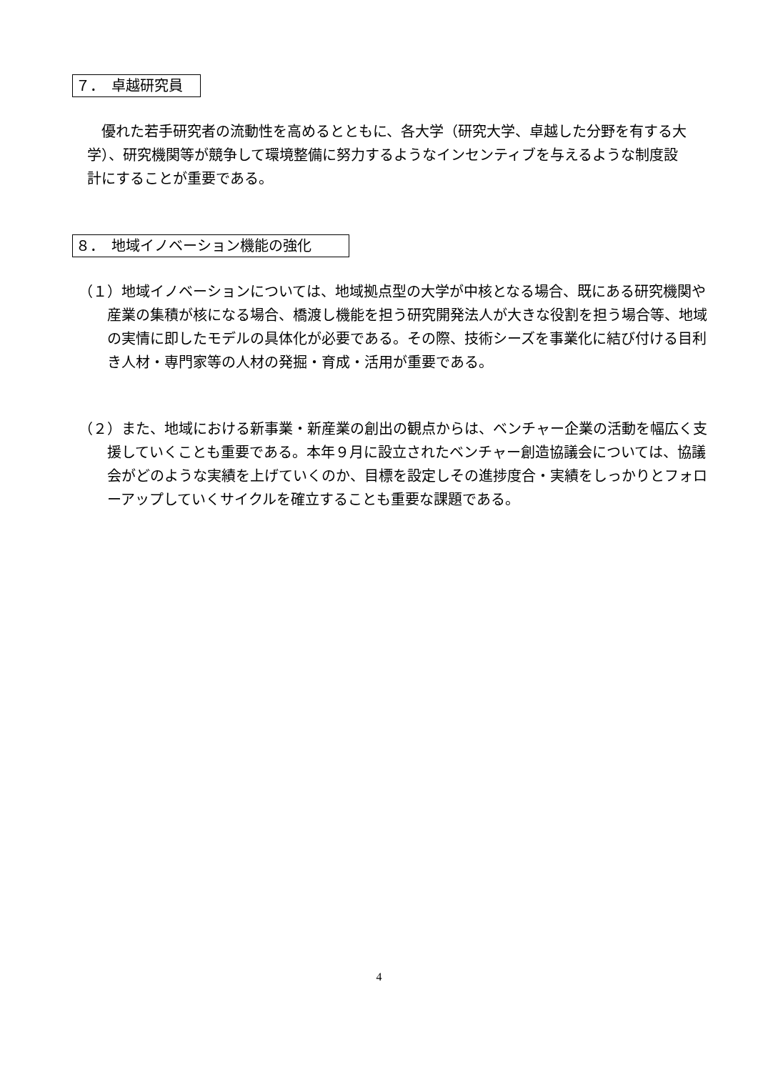７．　卓越研究員
　優れた若手研究者の流動性を高めるとともに、各大学（研究大学、卓越した分野を有する大学）、研究機関等が競争して環境整備に努力するようなインセンティブを与えるような制度設計にすることが重要である。
８．　地域イノベーション機能の強化
（１）地域イノベーションについては、地域拠点型の大学が中核となる場合、既にある研究機関や産業の集積が核になる場合、橋渡し機能を担う研究開発法人が大きな役割を担う場合等、地域の実情に即したモデルの具体化が必要である。その際、技術シーズを事業化に結び付ける目利き人材・専門家等の人材の発掘・育成・活用が重要である。
（２）また、地域における新事業・新産業の創出の観点からは、ベンチャー企業の活動を幅広く支援していくことも重要である。本年９月に設立されたベンチャー創造協議会については、協議会がどのような実績を上げていくのか、目標を設定しその進捗度合・実績をしっかりとフォローアップしていくサイクルを確立することも重要な課題である。
4